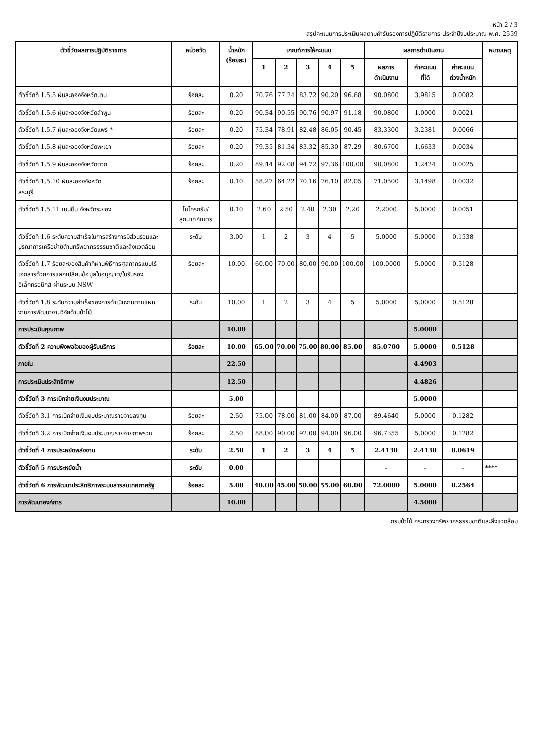หน้า 2 / 3
สรุปคะแนนการประเมินผลตามคำรับรองการปฏิบัติราชการ ประจำปีงบประมาณ พ.ศ. 2559
| ตัวชี้วัดผลการปฏิบัติราชการ | หน่วยวัด | น้ำหนัก (ร้อยละ) | เกณฑ์การให้คะแนน | | | | | ผลการดำเนินงาน | | | หมายเหตุ |
| --- | --- | --- | --- | --- | --- | --- | --- | --- | --- | --- | --- |
| | | | 1 | 2 | 3 | 4 | 5 | ผลการ ดำเนินงาน | ค่าคะแนน ที่ได้ | ค่าคะแนน ถ่วงน้ำหนัก | |
| ตัวชี้วัดที่ 1.5.5 ฝุ่นละอองจังหวัดน่าน | ร้อยละ | 0.20 | 70.76 | 77.24 | 83.72 | 90.20 | 96.68 | 90.0800 | 3.9815 | 0.0082 | |
| ตัวชี้วัดที่ 1.5.6 ฝุ่นละอองจังหวัดลำพูน | ร้อยละ | 0.20 | 90.34 | 90.55 | 90.76 | 90.97 | 91.18 | 90.0800 | 1.0000 | 0.0021 | |
| ตัวชี้วัดที่ 1.5.7 ฝุ่นละอองจังหวัดแพร่ * | ร้อยละ | 0.20 | 75.34 | 78.91 | 82.48 | 86.05 | 90.45 | 83.3300 | 3.2381 | 0.0066 | |
| ตัวชี้วัดที่ 1.5.8 ฝุ่นละอองจังหวัดพะเยา | ร้อยละ | 0.20 | 79.35 | 81.34 | 83.32 | 85.30 | 87.29 | 80.6700 | 1.6633 | 0.0034 | |
| ตัวชี้วัดที่ 1.5.9 ฝุ่นละอองจังหวัดตาก | ร้อยละ | 0.20 | 89.44 | 92.08 | 94.72 | 97.36 | 100.00 | 90.0800 | 1.2424 | 0.0025 | |
| ตัวชี้วัดที่ 1.5.10 ฝุ่นละอองจังหวัด สระบุรี | ร้อยละ | 0.10 | 58.27 | 64.22 | 70.16 | 76.10 | 82.05 | 71.0500 | 3.1498 | 0.0032 | |
| ตัวชี้วัดที่ 1.5.11 เบนซีน จังหวัดระยอง | ไมโครกรัม/ ลูกบาศก์เมตร | 0.10 | 2.60 | 2.50 | 2.40 | 2.30 | 2.20 | 2.2000 | 5.0000 | 0.0051 | |
| ตัวชี้วัดที่ 1.6 ระดับความสำเร็จในการสร้างการมีส่วนร่วมและบูรณาการเครือข่ายด้านทรัพยากรธรรมชาติและสิ่งแวดล้อม | ระดับ | 3.00 | 1 | 2 | 3 | 4 | 5 | 5.0000 | 5.0000 | 0.1538 | |
| ตัวชี้วัดที่ 1.7 ร้อยละของสินค้าที่ผ่านพิธีการศุลกากรแบบไร้เอกสารด้วยการแลกเปลี่ยนข้อมูลใบอนุญาต/ใบรับรองอิเล็กทรอนิกส์ ผ่านระบบ NSW | ร้อยละ | 10.00 | 60.00 | 70.00 | 80.00 | 90.00 | 100.00 | 100.0000 | 5.0000 | 0.5128 | |
| ตัวชี้วัดที่ 1.8 ระดับความสำเร็จของการดำเนินงานตามแผนงานการพัฒนางานวิจัยด้านป่าไม้ | ระดับ | 10.00 | 1 | 2 | 3 | 4 | 5 | 5.0000 | 5.0000 | 0.5128 | |
| การประเมินคุณภาพ | | 10.00 | | | | | | | 5.0000 | | |
| ตัวชี้วัดที่ 2 ความพึงพอใจของผู้รับบริการ | ร้อยละ | 10.00 | 65.00 | 70.00 | 75.00 | 80.00 | 85.00 | 85.0700 | 5.0000 | 0.5128 | |
| ภายใน | | 22.50 | | | | | | | 4.4903 | | |
| การประเมินประสิทธิภาพ | | 12.50 | | | | | | | 4.4826 | | |
| ตัวชี้วัดที่ 3 การเบิกจ่ายเงินงบประมาณ | | 5.00 | | | | | | | 5.0000 | | |
| ตัวชี้วัดที่ 3.1 การเบิกจ่ายเงินงบประมาณรายจ่ายลงทุน | ร้อยละ | 2.50 | 75.00 | 78.00 | 81.00 | 84.00 | 87.00 | 89.4640 | 5.0000 | 0.1282 | |
| ตัวชี้วัดที่ 3.2 การเบิกจ่ายเงินงบประมาณรายจ่ายภาพรวม | ร้อยละ | 2.50 | 88.00 | 90.00 | 92.00 | 94.00 | 96.00 | 96.7355 | 5.0000 | 0.1282 | |
| ตัวชี้วัดที่ 4 การประหยัดพลังงาน | ระดับ | 2.50 | 1 | 2 | 3 | 4 | 5 | 2.4130 | 2.4130 | 0.0619 | |
| ตัวชี้วัดที่ 5 การประหยัดน้ำ | ระดับ | 0.00 | | | | | | - | - | - | **** |
| ตัวชี้วัดที่ 6 การพัฒนาประสิทธิภาพระบบสารสนเทศภาครัฐ | ร้อยละ | 5.00 | 40.00 | 45.00 | 50.00 | 55.00 | 60.00 | 72.0000 | 5.0000 | 0.2564 | |
| การพัฒนาองค์การ | | 10.00 | | | | | | | 4.5000 | | |
กรมป่าไม้ กระทรวงทรัพยากรธรรมชาติและสิ่งแวดล้อม